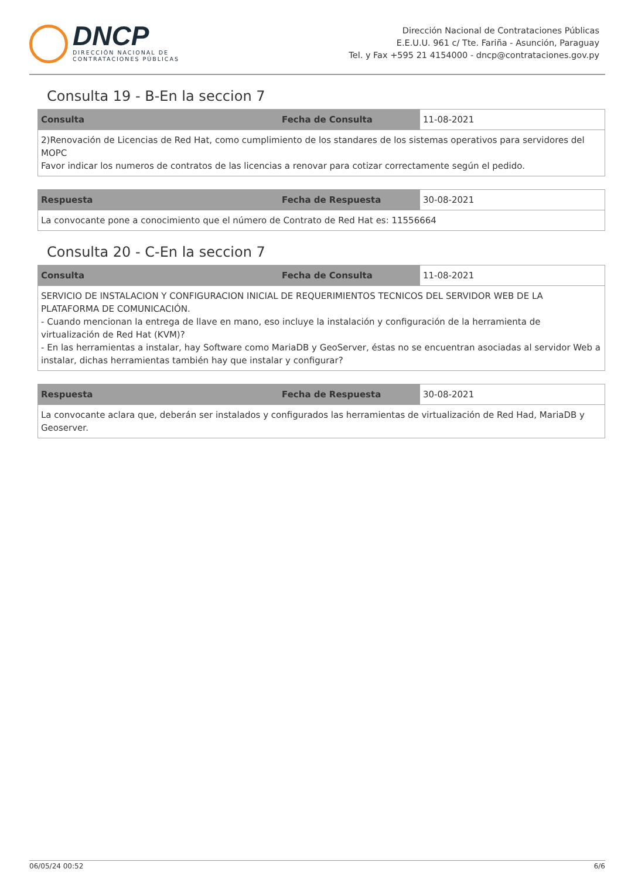DNCP
DIRECCIÓN NACIONAL DE
CONTRATACIONES PÚBLICAS
Dirección Nacional de Contrataciones Públicas
E.E.U.U. 961 c/ Tte. Fariña - Asunción, Paraguay
Tel. y Fax +595 21 4154000 - dncp@contrataciones.gov.py
Consulta 19 - B-En la seccion 7
| Consulta | Fecha de Consulta | 11-08-2021 |
| 2)Renovación de Licencias de Red Hat, como cumplimiento de los standares de los sistemas operativos para servidores del MOPC Favor indicar los numeros de contratos de las licencias a renovar para cotizar correctamente según el pedido. | | |
| Respuesta | Fecha de Respuesta | 30-08-2021 |
| La convocante pone a conocimiento que el número de Contrato de Red Hat es: 11556664 | | |
Consulta 20 - C-En la seccion 7
| Consulta | Fecha de Consulta | 11-08-2021 |
| SERVICIO DE INSTALACION Y CONFIGURACION INICIAL DE REQUERIMIENTOS TECNICOS DEL SERVIDOR WEB DE LA PLATAFORMA DE COMUNICACIÓN. - Cuando mencionan la entrega de llave en mano, eso incluye la instalación y configuración de la herramienta de virtualización de Red Hat (KVM)? - En las herramientas a instalar, hay Software como MariaDB y GeoServer, éstas no se encuentran asociadas al servidor Web a instalar, dichas herramientas también hay que instalar y configurar? | | |
| Respuesta | Fecha de Respuesta | 30-08-2021 |
| La convocante aclara que, deberán ser instalados y configurados las herramientas de virtualización de Red Had, MariaDB y Geoserver. | | |
06/05/24 00:52 6/6